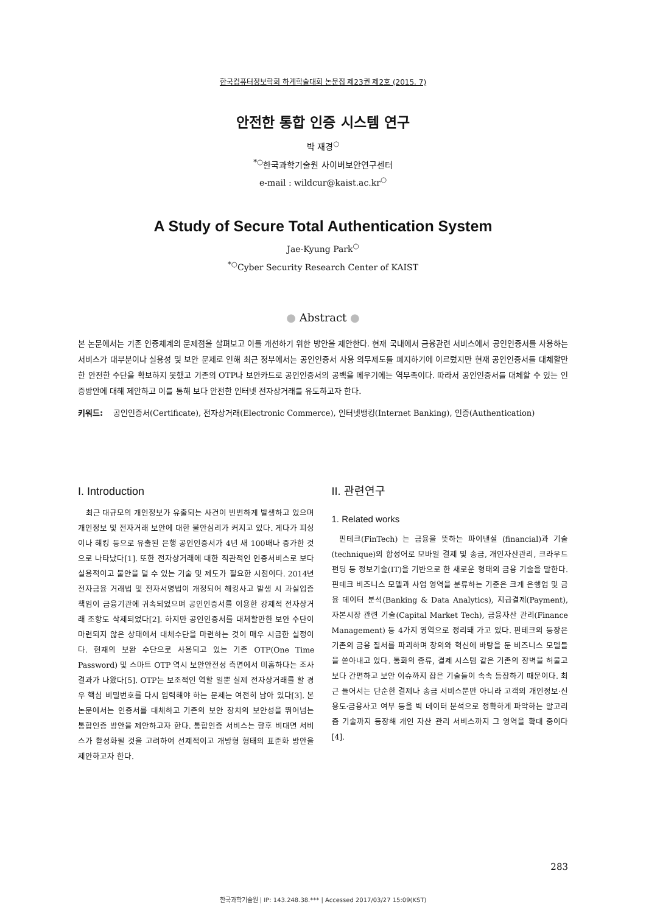한국컴퓨터정보학회 하계학술대회 논문집 제23권 제2호 (2015. 7)
안전한 통합 인증 시스템 연구
박 재경<sup>○</sup>
<sup>*○</sup>한국과학기술원 사이버보안연구센터
e-mail : wildcur@kaist.ac.kr<sup>○</sup>
A Study of Secure Total Authentication System
Jae-Kyung Park<sup>○</sup>
<sup>*○</sup>Cyber Security Research Center of KAIST
● Abstract ●
본 논문에서는 기존 인증체계의 문제점을 살펴보고 이를 개선하기 위한 방안을 제안한다. 현재 국내에서 금융관련 서비스에서 공인인증서를 사용하는 서비스가 대부분이나 실용성 및 보안 문제로 인해 최근 정부에서는 공인인증서 사용 의무제도를 폐지하기에 이르렀지만 현재 공인인증서를 대체할만한 안전한 수단을 확보하지 못했고 기존의 OTP나 보안카드로 공인인증서의 공백을 메우기에는 역부족이다. 따라서 공인인증서를 대체할 수 있는 인증방안에 대해 제안하고 이를 통해 보다 안전한 인터넷 전자상거래를 유도하고자 한다.
키워드: 공인인증서(Certificate), 전자상거래(Electronic Commerce), 인터넷뱅킹(Internet Banking), 인증(Authentication)
I. Introduction
최근 대규모의 개인정보가 유출되는 사건이 빈번하게 발생하고 있으며 개인정보 및 전자거래 보안에 대한 불안심리가 커지고 있다. 게다가 피싱이나 해킹 등으로 유출된 은행 공인인증서가 4년 새 100배나 증가한 것으로 나타났다[1]. 또한 전자상거래에 대한 직관적인 인증서비스로 보다 실용적이고 불안을 덜 수 있는 기술 및 제도가 필요한 시점이다. 2014년 전자금융 거래법 및 전자서명법이 개정되어 해킹사고 발생 시 과실입증 책임이 금융기관에 귀속되었으며 공인인증서를 이용한 강제적 전자상거래 조항도 삭제되었다[2]. 하지만 공인인증서를 대체할만한 보안 수단이 마련되지 않은 상태에서 대체수단을 마련하는 것이 매우 시급한 실정이다. 현재의 보완 수단으로 사용되고 있는 기존 OTP(One Time Password) 및 스마트 OTP 역시 보안안전성 측면에서 미흡하다는 조사결과가 나왔다[5]. OTP는 보조적인 역할 일뿐 실제 전자상거래를 할 경우 핵심 비밀번호를 다시 입력해야 하는 문제는 여전히 남아 있다[3]. 본 논문에서는 인증서를 대체하고 기존의 보안 장치의 보안성을 뛰어넘는 통합인증 방안을 제안하고자 한다. 통합인증 서비스는 향후 비대면 서비스가 활성화될 것을 고려하여 선제적이고 개방형 형태의 표준화 방안을 제안하고자 한다.
II. 관련연구
1. Related works
핀테크(FinTech) 는 금융을 뜻하는 파이낸셜 (financial)과 기술(technique)의 합성어로 모바일 결제 및 송금, 개인자산관리, 크라우드 펀딩 등 정보기술(IT)을 기반으로 한 새로운 형태의 금융 기술을 말한다. 핀테크 비즈니스 모델과 사업 영역을 분류하는 기준은 크게 은행업 및 금융 데이터 분석(Banking & Data Analytics), 지급결제(Payment), 자본시장 관련 기술(Capital Market Tech), 금융자산 관리(Finance Management) 등 4가지 영역으로 정리돼 가고 있다. 핀테크의 등장은 기존의 금융 질서를 파괴하며 창의와 혁신에 바탕을 둔 비즈니스 모델들을 쏟아내고 있다. 통화의 종류, 결제 시스템 같은 기존의 장벽을 허물고 보다 간편하고 보안 이슈까지 잡은 기술들이 속속 등장하기 때문이다. 최근 들어서는 단순한 결제나 송금 서비스뿐만 아니라 고객의 개인정보·신용도·금융사고 여부 등을 빅 데이터 분석으로 정확하게 파악하는 알고리즘 기술까지 등장해 개인 자산 관리 서비스까지 그 영역을 확대 중이다[4].
283
한국과학기술원 | IP: 143.248.38.*** | Accessed 2017/03/27 15:09(KST)